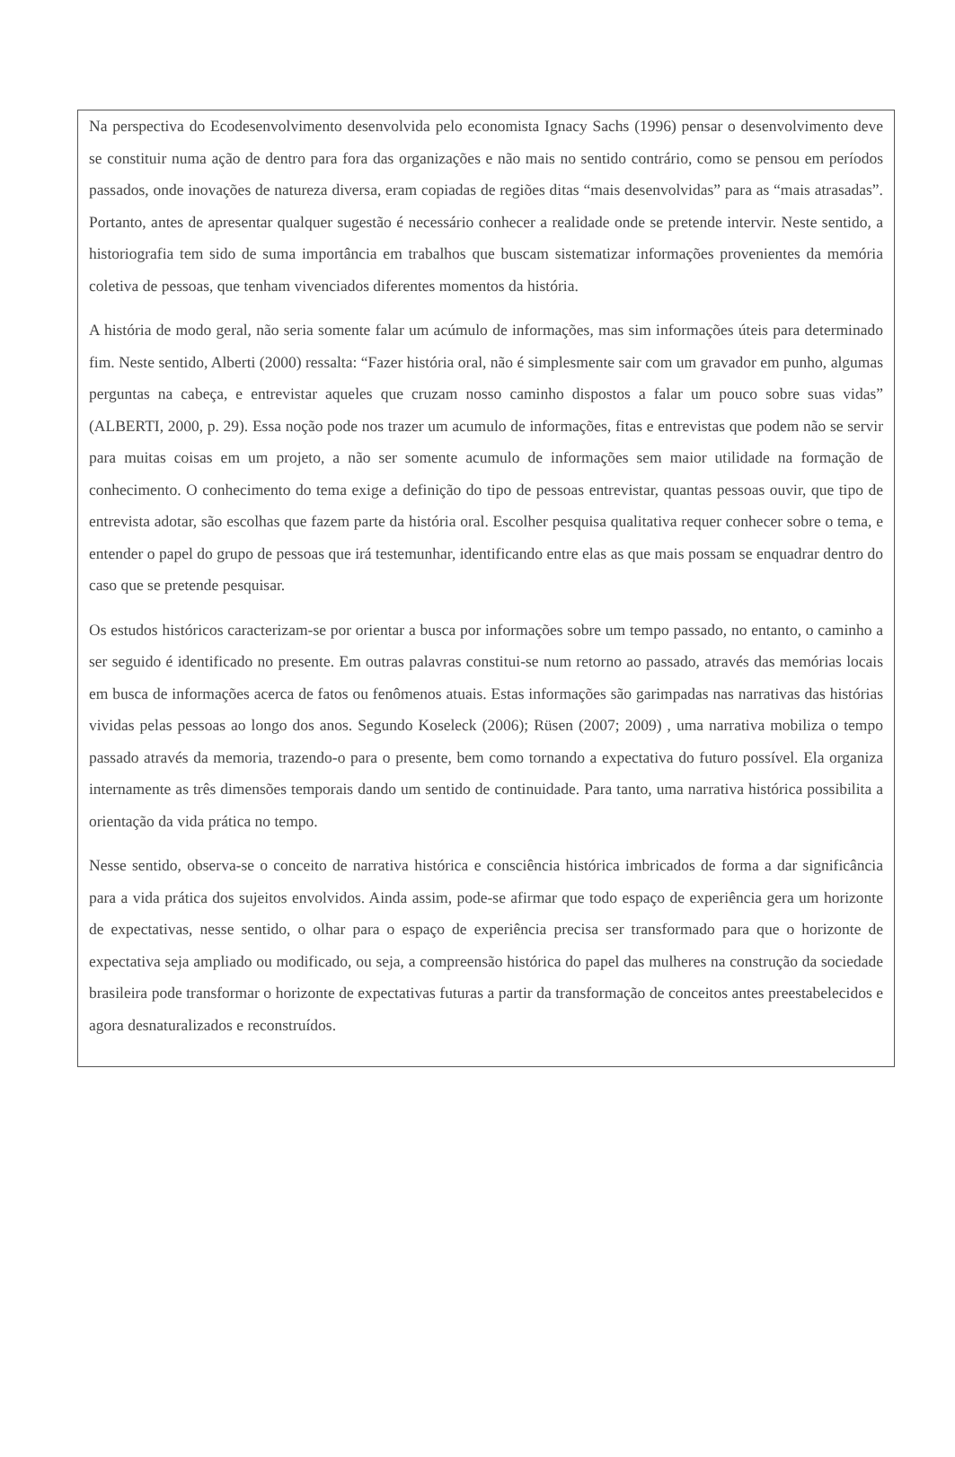Na perspectiva do Ecodesenvolvimento desenvolvida pelo economista Ignacy Sachs (1996) pensar o desenvolvimento deve se constituir numa ação de dentro para fora das organizações e não mais no sentido contrário, como se pensou em períodos passados, onde inovações de natureza diversa, eram copiadas de regiões ditas “mais desenvolvidas” para as “mais atrasadas”. Portanto, antes de apresentar qualquer sugestão é necessário conhecer a realidade onde se pretende intervir. Neste sentido, a historiografia tem sido de suma importância em trabalhos que buscam sistematizar informações provenientes da memória coletiva de pessoas, que tenham vivenciados diferentes momentos da história.
A história de modo geral, não seria somente falar um acúmulo de informações, mas sim informações úteis para determinado fim. Neste sentido, Alberti (2000) ressalta: “Fazer história oral, não é simplesmente sair com um gravador em punho, algumas perguntas na cabeça, e entrevistar aqueles que cruzam nosso caminho dispostos a falar um pouco sobre suas vidas” (ALBERTI, 2000, p. 29). Essa noção pode nos trazer um acumulo de informações, fitas e entrevistas que podem não se servir para muitas coisas em um projeto, a não ser somente acumulo de informações sem maior utilidade na formação de conhecimento. O conhecimento do tema exige a definição do tipo de pessoas entrevistar, quantas pessoas ouvir, que tipo de entrevista adotar, são escolhas que fazem parte da história oral. Escolher pesquisa qualitativa requer conhecer sobre o tema, e entender o papel do grupo de pessoas que irá testemunhar, identificando entre elas as que mais possam se enquadrar dentro do caso que se pretende pesquisar.
Os estudos históricos caracterizam-se por orientar a busca por informações sobre um tempo passado, no entanto, o caminho a ser seguido é identificado no presente. Em outras palavras constitui-se num retorno ao passado, através das memórias locais em busca de informações acerca de fatos ou fenômenos atuais. Estas informações são garimpadas nas narrativas das histórias vividas pelas pessoas ao longo dos anos. Segundo Koseleck (2006); Rüsen (2007; 2009) , uma narrativa mobiliza o tempo passado através da memoria, trazendo-o para o presente, bem como tornando a expectativa do futuro possível. Ela organiza internamente as três dimensões temporais dando um sentido de continuidade. Para tanto, uma narrativa histórica possibilita a orientação da vida prática no tempo.
Nesse sentido, observa-se o conceito de narrativa histórica e consciência histórica imbricados de forma a dar significância para a vida prática dos sujeitos envolvidos. Ainda assim, pode-se afirmar que todo espaço de experiência gera um horizonte de expectativas, nesse sentido, o olhar para o espaço de experiência precisa ser transformado para que o horizonte de expectativa seja ampliado ou modificado, ou seja, a compreensão histórica do papel das mulheres na construção da sociedade brasileira pode transformar o horizonte de expectativas futuras a partir da transformação de conceitos antes preestabelecidos e agora desnaturalizados e reconstruídos.